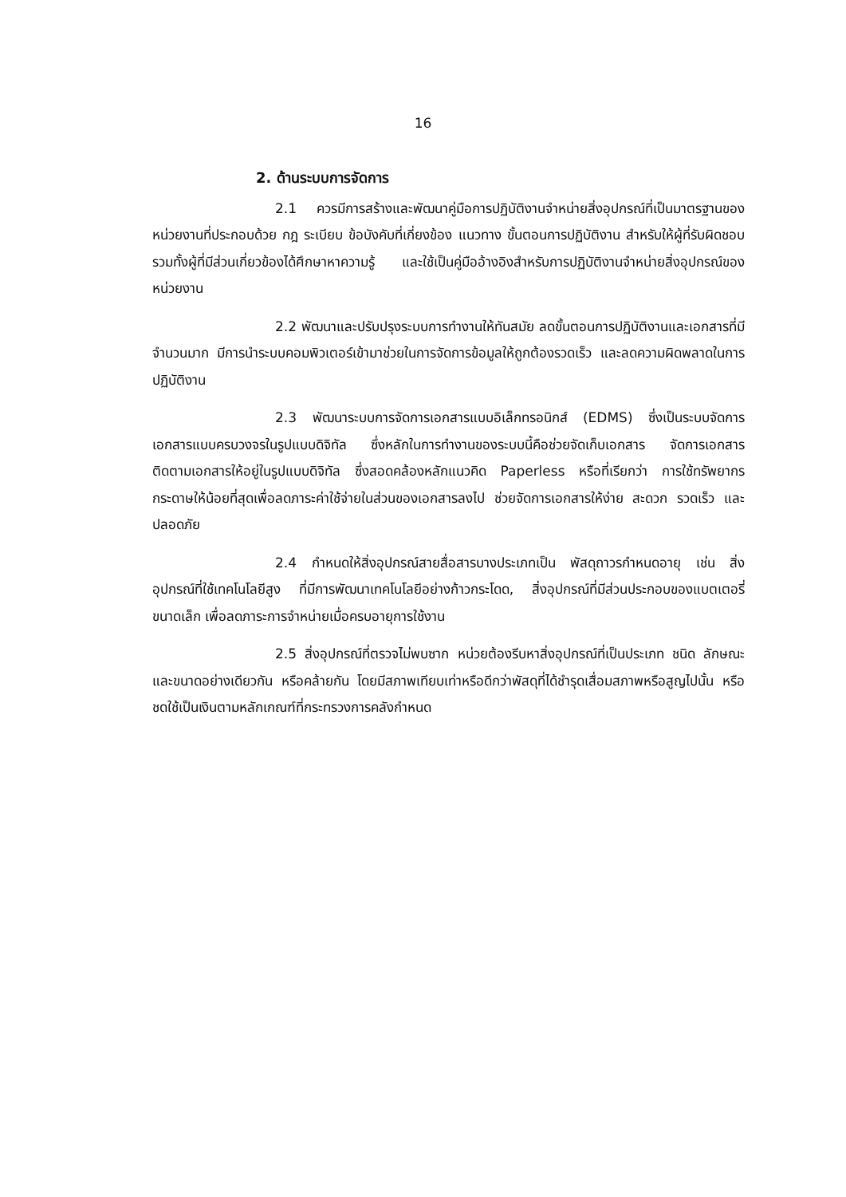16
2. ด้านระบบการจัดการ
2.1 ควรมีการสร้างและพัฒนาคู่มือการปฏิบัติงานจำหน่ายสิ่งอุปกรณ์ที่เป็นมาตรฐานของหน่วยงานที่ประกอบด้วย กฎ ระเบียบ ข้อบังคับที่เกี่ยงข้อง แนวทาง ขั้นตอนการปฏิบัติงาน สำหรับให้ผู้ที่รับผิดชอบรวมทั้งผู้ที่มีส่วนเกี่ยวข้องได้ศึกษาหาความรู้ และใช้เป็นคู่มืออ้างอิงสำหรับการปฏิบัติงานจำหน่ายสิ่งอุปกรณ์ของหน่วยงาน
2.2 พัฒนาและปรับปรุงระบบการทำงานให้ทันสมัย ลดขั้นตอนการปฏิบัติงานและเอกสารที่มีจำนวนมาก มีการนำระบบคอมพิวเตอร์เข้ามาช่วยในการจัดการข้อมูลให้ถูกต้องรวดเร็ว และลดความผิดพลาดในการปฏิบัติงาน
2.3 พัฒนาระบบการจัดการเอกสารแบบอิเล็กทรอนิกส์ (EDMS) ซึ่งเป็นระบบจัดการเอกสารแบบครบวงจรในรูปแบบดิจิทัล ซึ่งหลักในการทำงานของระบบนี้คือช่วยจัดเก็บเอกสาร จัดการเอกสาร ติดตามเอกสารให้อยู่ในรูปแบบดิจิทัล ซึ่งสอดคล้องหลักแนวคิด Paperless หรือที่เรียกว่า การใช้ทรัพยากรกระดาษให้น้อยที่สุดเพื่อลดภาระค่าใช้จ่ายในส่วนของเอกสารลงไป ช่วยจัดการเอกสารให้ง่าย สะดวก รวดเร็ว และปลอดภัย
2.4 กำหนดให้สิ่งอุปกรณ์สายสื่อสารบางประเภทเป็น พัสดุถาวรกำหนดอายุ เช่น สิ่งอุปกรณ์ที่ใช้เทคโนโลยีสูง ที่มีการพัฒนาเทคโนโลยีอย่างก้าวกระโดด, สิ่งอุปกรณ์ที่มีส่วนประกอบของแบตเตอรี่ขนาดเล็ก เพื่อลดภาระการจำหน่ายเมื่อครบอายุการใช้งาน
2.5 สิ่งอุปกรณ์ที่ตรวจไม่พบซาก หน่วยต้องรีบหาสิ่งอุปกรณ์ที่เป็นประเภท ชนิด ลักษณะและขนาดอย่างเดียวกัน หรือคล้ายกัน โดยมีสภาพเทียบเท่าหรือดีกว่าพัสดุที่ได้ชำรุดเสื่อมสภาพหรือสูญไปนั้น หรือชดใช้เป็นเงินตามหลักเกณฑ์ที่กระทรวงการคลังกำหนด